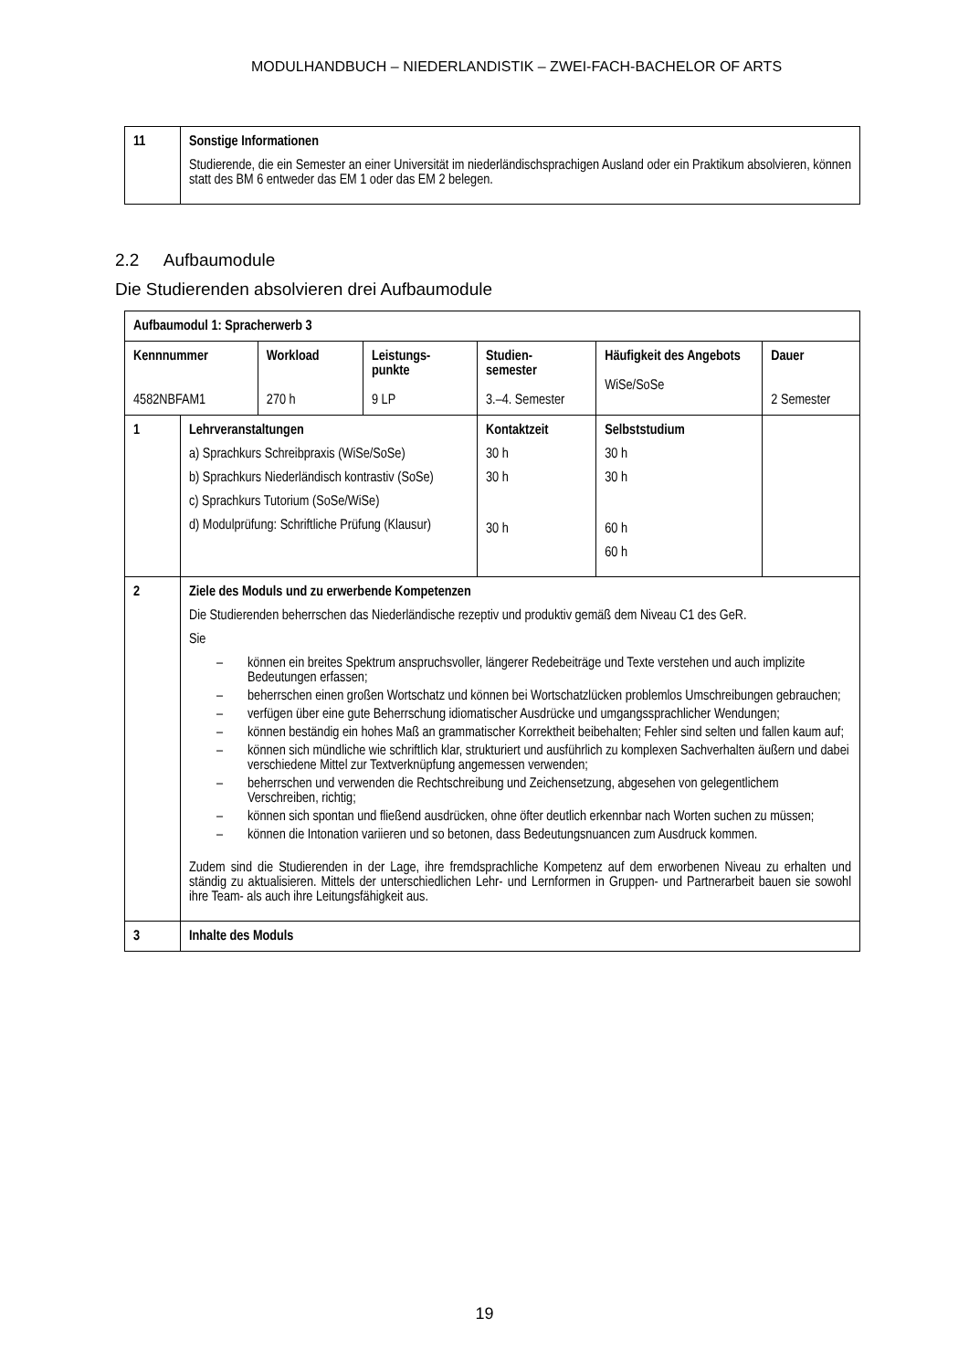MODULHANDBUCH – NIEDERLANDISTIK – ZWEI-FACH-BACHELOR OF ARTS
| 11 | Sonstige Informationen Studierende, die ein Semester an einer Universität im niederländischsprachigen Ausland oder ein Praktikum absolvieren, können statt des BM 6 entweder das EM 1 oder das EM 2 belegen. |
2.2 Aufbaumodule
Die Studierenden absolvieren drei Aufbaumodule
| Aufbaumodul 1: Spracherwerb 3 | | | | | | |
| Kennnummer 4582NBFAM1 | | Workload 270 h | Leistungs- punkte 9 LP | Studien- semester 3.–4. Semester | Häufigkeit des Angebots WiSe/SoSe | Dauer 2 Semester |
| 1 | Lehrveranstaltungen a) Sprachkurs Schreibpraxis (WiSe/SoSe) b) Sprachkurs Niederländisch kontrastiv (SoSe) c) Sprachkurs Tutorium (SoSe/WiSe) d) Modulprüfung: Schriftliche Prüfung (Klausur) | | | Kontaktzeit 30 h 30 h 30 h | Selbststudium 30 h 30 h 60 h 60 h | |
| 2 | Ziele des Moduls und zu erwerbende Kompetenzen Die Studierenden beherrschen das Niederländische rezeptiv und produktiv gemäß dem Niveau C1 des GeR. Sie – können ein breites Spektrum anspruchsvoller, längerer Redebeiträge und Texte verstehen und auch implizite Bedeutungen erfassen; – beherrschen einen großen Wortschatz und können bei Wortschatzlücken problemlos Umschreibungen gebrauchen; – verfügen über eine gute Beherrschung idiomatischer Ausdrücke und umgangssprachlicher Wendungen; – können beständig ein hohes Maß an grammatischer Korrektheit beibehalten; Fehler sind selten und fallen kaum auf; – können sich mündliche wie schriftlich klar, strukturiert und ausführlich zu komplexen Sachverhalten äußern und dabei verschiedene Mittel zur Textverknüpfung angemessen verwenden; – beherrschen und verwenden die Rechtschreibung und Zeichensetzung, abgesehen von gelegentlichem Verschreiben, richtig; – können sich spontan und fließend ausdrücken, ohne öfter deutlich erkennbar nach Worten suchen zu müssen; – können die Intonation variieren und so betonen, dass Bedeutungsnuancen zum Ausdruck kommen. Zudem sind die Studierenden in der Lage, ihre fremdsprachliche Kompetenz auf dem erworbenen Niveau zu erhalten und ständig zu aktualisieren. Mittels der unterschiedlichen Lehr- und Lernformen in Gruppen- und Partnerarbeit bauen sie sowohl ihre Team- als auch ihre Leitungsfähigkeit aus. | | | | | |
| 3 | Inhalte des Moduls | | | | | |
19